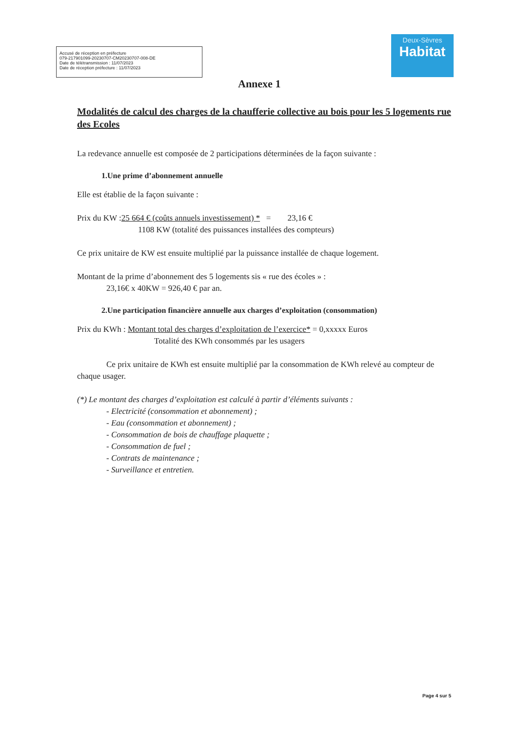Accusé de réception en préfecture
079-217901099-20230707-CM20230707-008-DE
Date de télétransmission : 11/07/2023
Date de réception préfecture : 11/07/2023
Deux-Sèvres
Habitat
Annexe 1
Modalités de calcul des charges de la chaufferie collective au bois pour les 5 logements rue des Ecoles
La redevance annuelle est composée de 2 participations déterminées de la façon suivante :
1.Une prime d’abonnement annuelle
Elle est établie de la façon suivante :
Prix du KW :25 664 € (coûts annuels investissement) * = 23,16 €
1108 KW (totalité des puissances installées des compteurs)
Ce prix unitaire de KW est ensuite multiplié par la puissance installée de chaque logement.
Montant de la prime d’abonnement des 5 logements sis « rue des écoles » :
23,16€ x 40KW = 926,40 € par an.
2.Une participation financière annuelle aux charges d’exploitation (consommation)
Prix du KWh : Montant total des charges d’exploitation de l’exercice* = 0,xxxxx Euros
Totalité des KWh consommés par les usagers
Ce prix unitaire de KWh est ensuite multiplié par la consommation de KWh relevé au compteur de chaque usager.
(*) Le montant des charges d’exploitation est calculé à partir d’éléments suivants :
- Electricité (consommation et abonnement) ;
- Eau (consommation et abonnement) ;
- Consommation de bois de chauffage plaquette ;
- Consommation de fuel ;
- Contrats de maintenance ;
- Surveillance et entretien.
Page 4 sur 5